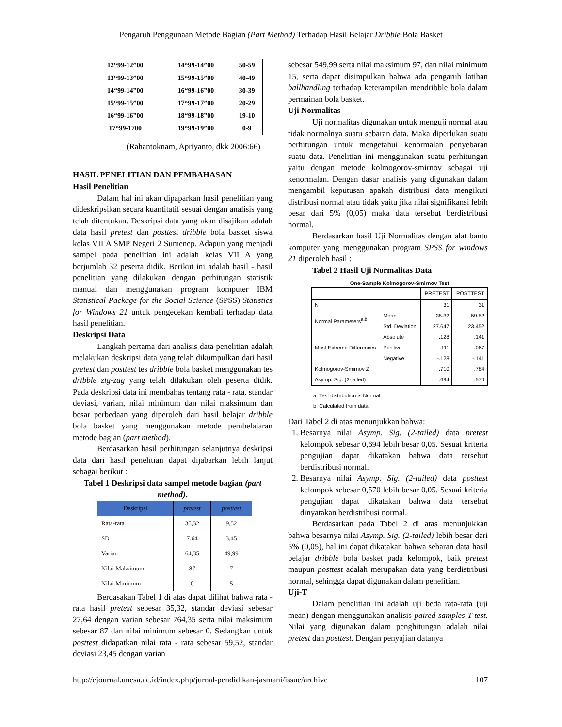Pengaruh Penggunaan Metode Bagian (Part Method) Terhadap Hasil Belajar Dribble Bola Basket
| 12“99-12”00 | 14“99-14”00 | 50-59 |
| 13“99-13”00 | 15“99-15”00 | 40-49 |
| 14“99-14”00 | 16“99-16”00 | 30-39 |
| 15“99-15”00 | 17“99-17”00 | 20-29 |
| 16“99-16”00 | 18“99-18”00 | 19-10 |
| 17“99-1700 | 19“99-19”00 | 0-9 |
(Rahantoknam, Apriyanto, dkk 2006:66)
HASIL PENELITIAN DAN PEMBAHASAN
Hasil Penelitian
Dalam hal ini akan dipaparkan hasil penelitian yang dideskripsikan secara kuantitatif sesuai dengan analisis yang telah ditentukan. Deskripsi data yang akan disajikan adalah data hasil pretest dan posttest dribble bola basket siswa kelas VII A SMP Negeri 2 Sumenep. Adapun yang menjadi sampel pada penelitian ini adalah kelas VII A yang berjumlah 32 peserta didik. Berikut ini adalah hasil - hasil penelitian yang dilakukan dengan perhitungan statistik manual dan menggunakan program komputer IBM Statistical Package for the Social Science (SPSS) Statistics for Windows 21 untuk pengecekan kembali terhadap data hasil penelitian.
Deskripsi Data
Langkah pertama dari analisis data penelitian adalah melakukan deskripsi data yang telah dikumpulkan dari hasil pretest dan posttest tes dribble bola basket menggunakan tes dribble zig-zag yang telah dilakukan oleh peserta didik. Pada deskripsi data ini membahas tentang rata - rata, standar deviasi, varian, nilai minimum dan nilai maksimum dan besar perbedaan yang diperoleh dari hasil belajar dribble bola basket yang menggunakan metode pembelajaran metode bagian (part method).
Berdasarkan hasil perhitungan selanjutnya deskripsi data dari hasil penelitian dapat dijabarkan lebih lanjut sebagai berikut :
Tabel 1 Deskripsi data sampel metode bagian (part method).
| Deskripsi | pretest | posttest |
| --- | --- | --- |
| Rata-rata | 35,32 | 9,52 |
| SD | 7,64 | 3,45 |
| Varian | 64,35 | 49,99 |
| Nilai Maksimum | 87 | 7 |
| Nilai Minimum | 0 | 5 |
Berdasakan Tabel 1 di atas dapat dilihat bahwa rata - rata hasil pretest sebesar 35,32, standar deviasi sebesar 27,64 dengan varian sebesar 764,35 serta nilai maksimum sebesar 87 dan nilai minimum sebesar 0. Sedangkan untuk posttest didapatkan nilai rata - rata sebesar 59,52, standar deviasi 23,45 dengan varian
sebesar 549,99 serta nilai maksimum 97, dan nilai minimum 15, serta dapat disimpulkan bahwa ada pengaruh latihan ballhandling terhadap keterampilan mendribble bola dalam permainan bola basket.
Uji Normalitas
Uji normalitas digunakan untuk menguji normal atau tidak normalnya suatu sebaran data. Maka diperlukan suatu perhitungan untuk mengetahui kenormalan penyebaran suatu data. Penelitian ini menggunakan suatu perhitungan yaitu dengan metode kolmogorov-smirnov sebagai uji kenormalan. Dengan dasar analisis yang digunakan dalam mengambil keputusan apakah distribusi data mengikuti distribusi normal atau tidak yaitu jika nilai signifikansi lebih besar dari 5% (0,05) maka data tersebut berdistribusi normal.
Berdasarkan hasil Uji Normalitas dengan alat bantu komputer yang menggunakan program SPSS for windows 21 diperoleh hasil :
Tabel 2 Hasil Uji Normalitas Data
One-Sample Kolmogorov-Smirnov Test
| | | PRETEST | POSTTEST |
| N | | 31 | 31 |
| Normal Parameters<sup>a,b</sup> | Mean | 35.32 | 59.52 |
| | Std. Deviation | 27.647 | 23.452 |
| Most Extreme Differences | Absolute | .128 | .141 |
| | Positive | .111 | .067 |
| | Negative | -.128 | -.141 |
| Kolmogorov-Smirnov Z | | .710 | .784 |
| Asymp. Sig. (2-tailed) | | .694 | .570 |
a. Test distribution is Normal.
b. Calculated from data.
Dari Tabel 2 di atas menunjukkan bahwa:
1. Besarnya nilai Asymp. Sig. (2-tailed) data pretest kelompok sebesar 0,694 lebih besar 0,05. Sesuai kriteria pengujian dapat dikatakan bahwa data tersebut berdistribusi normal.
2. Besarnya nilai Asymp. Sig. (2-tailed) data posttest kelompok sebesar 0,570 lebih besar 0,05. Sesuai kriteria pengujian dapat dikatakan bahwa data tersebut dinyatakan berdistribusi normal.
Berdasarkan pada Tabel 2 di atas menunjukkan bahwa besarnya nilai Asymp. Sig. (2-tailed) lebih besar dari 5% (0,05), hal ini dapat dikatakan bahwa sebaran data hasil belajar dribble bola basket pada kelompok, baik pretest maupun posttest adalah merupakan data yang berdistribusi normal, sehingga dapat digunakan dalam penelitian.
Uji-T
Dalam penelitian ini adalah uji beda rata-rata (uji mean) dengan menggunakan analisis paired samples T-test. Nilai yang digunakan dalam penghitungan adalah nilai pretest dan posttest. Dengan penyajian datanya
http://ejournal.unesa.ac.id/index.php/jurnal-pendidikan-jasmani/issue/archive 107